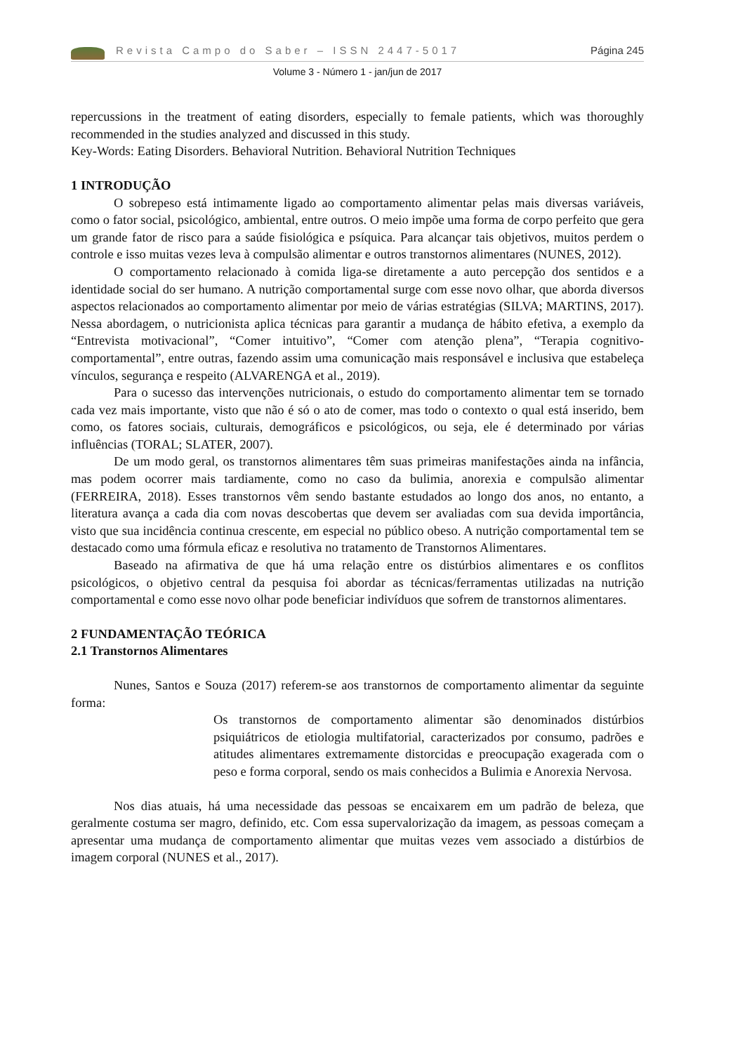Revista Campo do Saber – ISSN 2447-5017 Página 245
Volume 3 - Número 1 - jan/jun de 2017
repercussions in the treatment of eating disorders, especially to female patients, which was thoroughly recommended in the studies analyzed and discussed in this study.
Key-Words: Eating Disorders. Behavioral Nutrition. Behavioral Nutrition Techniques
1 INTRODUÇÃO
O sobrepeso está intimamente ligado ao comportamento alimentar pelas mais diversas variáveis, como o fator social, psicológico, ambiental, entre outros. O meio impõe uma forma de corpo perfeito que gera um grande fator de risco para a saúde fisiológica e psíquica. Para alcançar tais objetivos, muitos perdem o controle e isso muitas vezes leva à compulsão alimentar e outros transtornos alimentares (NUNES, 2012).
O comportamento relacionado à comida liga-se diretamente a auto percepção dos sentidos e a identidade social do ser humano. A nutrição comportamental surge com esse novo olhar, que aborda diversos aspectos relacionados ao comportamento alimentar por meio de várias estratégias (SILVA; MARTINS, 2017). Nessa abordagem, o nutricionista aplica técnicas para garantir a mudança de hábito efetiva, a exemplo da “Entrevista motivacional”, “Comer intuitivo”, “Comer com atenção plena”, “Terapia cognitivo-comportamental”, entre outras, fazendo assim uma comunicação mais responsável e inclusiva que estabeleça vínculos, segurança e respeito (ALVARENGA et al., 2019).
Para o sucesso das intervenções nutricionais, o estudo do comportamento alimentar tem se tornado cada vez mais importante, visto que não é só o ato de comer, mas todo o contexto o qual está inserido, bem como, os fatores sociais, culturais, demográficos e psicológicos, ou seja, ele é determinado por várias influências (TORAL; SLATER, 2007).
De um modo geral, os transtornos alimentares têm suas primeiras manifestações ainda na infância, mas podem ocorrer mais tardiamente, como no caso da bulimia, anorexia e compulsão alimentar (FERREIRA, 2018). Esses transtornos vêm sendo bastante estudados ao longo dos anos, no entanto, a literatura avança a cada dia com novas descobertas que devem ser avaliadas com sua devida importância, visto que sua incidência continua crescente, em especial no público obeso. A nutrição comportamental tem se destacado como uma fórmula eficaz e resolutiva no tratamento de Transtornos Alimentares.
Baseado na afirmativa de que há uma relação entre os distúrbios alimentares e os conflitos psicológicos, o objetivo central da pesquisa foi abordar as técnicas/ferramentas utilizadas na nutrição comportamental e como esse novo olhar pode beneficiar indivíduos que sofrem de transtornos alimentares.
2 FUNDAMENTAÇÃO TEÓRICA
2.1 Transtornos Alimentares
Nunes, Santos e Souza (2017) referem-se aos transtornos de comportamento alimentar da seguinte forma:
Os transtornos de comportamento alimentar são denominados distúrbios psiquiátricos de etiologia multifatorial, caracterizados por consumo, padrões e atitudes alimentares extremamente distorcidas e preocupação exagerada com o peso e forma corporal, sendo os mais conhecidos a Bulimia e Anorexia Nervosa.
Nos dias atuais, há uma necessidade das pessoas se encaixarem em um padrão de beleza, que geralmente costuma ser magro, definido, etc. Com essa supervalorização da imagem, as pessoas começam a apresentar uma mudança de comportamento alimentar que muitas vezes vem associado a distúrbios de imagem corporal (NUNES et al., 2017).